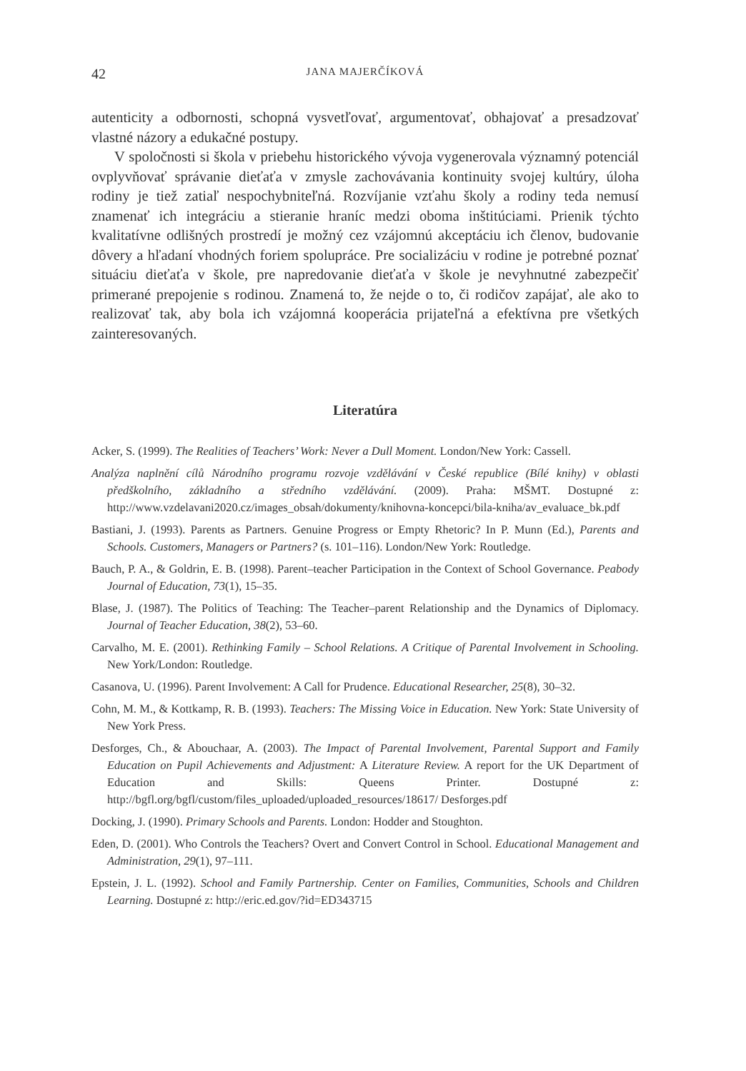42 JANA MAJERČÍKOVÁ
autenticity a odbornosti, schopná vysvetľovať, argumentovať, obhajovať a presadzovať vlastné názory a edukačné postupy.
V spoločnosti si škola v priebehu historického vývoja vygenerovala významný potenciál ovplyvňovať správanie dieťaťa v zmysle zachovávania kontinuity svojej kultúry, úloha rodiny je tiež zatiaľ nespochybniteľná. Rozvíjanie vzťahu školy a rodiny teda nemusí znamenať ich integráciu a stieranie hraníc medzi oboma inštitúciami. Prienik týchto kvalitatívne odlišných prostredí je možný cez vzájomnú akceptáciu ich členov, budovanie dôvery a hľadaní vhodných foriem spolupráce. Pre socializáciu v rodine je potrebné poznať situáciu dieťaťa v škole, pre napredovanie dieťaťa v škole je nevyhnutné zabezpečiť primerané prepojenie s rodinou. Znamená to, že nejde o to, či rodičov zapájať, ale ako to realizovať tak, aby bola ich vzájomná kooperácia prijateľná a efektívna pre všetkých zainteresovaných.
Literatúra
Acker, S. (1999). The Realities of Teachers’ Work: Never a Dull Moment. London/New York: Cassell.
Analýza naplnění cílů Národního programu rozvoje vzdělávání v České republice (Bílé knihy) v oblasti předškolního, základního a středního vzdělávání. (2009). Praha: MŠMT. Dostupné z: http://www.vzdelavani2020.cz/images_obsah/dokumenty/knihovna-koncepci/bila-kniha/av_evaluace_bk.pdf
Bastiani, J. (1993). Parents as Partners. Genuine Progress or Empty Rhetoric? In P. Munn (Ed.), Parents and Schools. Customers, Managers or Partners? (s. 101–116). London/New York: Routledge.
Bauch, P. A., & Goldrin, E. B. (1998). Parent–teacher Participation in the Context of School Governance. Peabody Journal of Education, 73(1), 15–35.
Blase, J. (1987). The Politics of Teaching: The Teacher–parent Relationship and the Dynamics of Diplomacy. Journal of Teacher Education, 38(2), 53–60.
Carvalho, M. E. (2001). Rethinking Family – School Relations. A Critique of Parental Involvement in Schooling. New York/London: Routledge.
Casanova, U. (1996). Parent Involvement: A Call for Prudence. Educational Researcher, 25(8), 30–32.
Cohn, M. M., & Kottkamp, R. B. (1993). Teachers: The Missing Voice in Education. New York: State University of New York Press.
Desforges, Ch., & Abouchaar, A. (2003). The Impact of Parental Involvement, Parental Support and Family Education on Pupil Achievements and Adjustment: A Literature Review. A report for the UK Department of Education and Skills: Queens Printer. Dostupné z: http://bgfl.org/bgfl/custom/files_uploaded/uploaded_resources/18617/ Desforges.pdf
Docking, J. (1990). Primary Schools and Parents. London: Hodder and Stoughton.
Eden, D. (2001). Who Controls the Teachers? Overt and Convert Control in School. Educational Management and Administration, 29(1), 97–111.
Epstein, J. L. (1992). School and Family Partnership. Center on Families, Communities, Schools and Children Learning. Dostupné z: http://eric.ed.gov/?id=ED343715